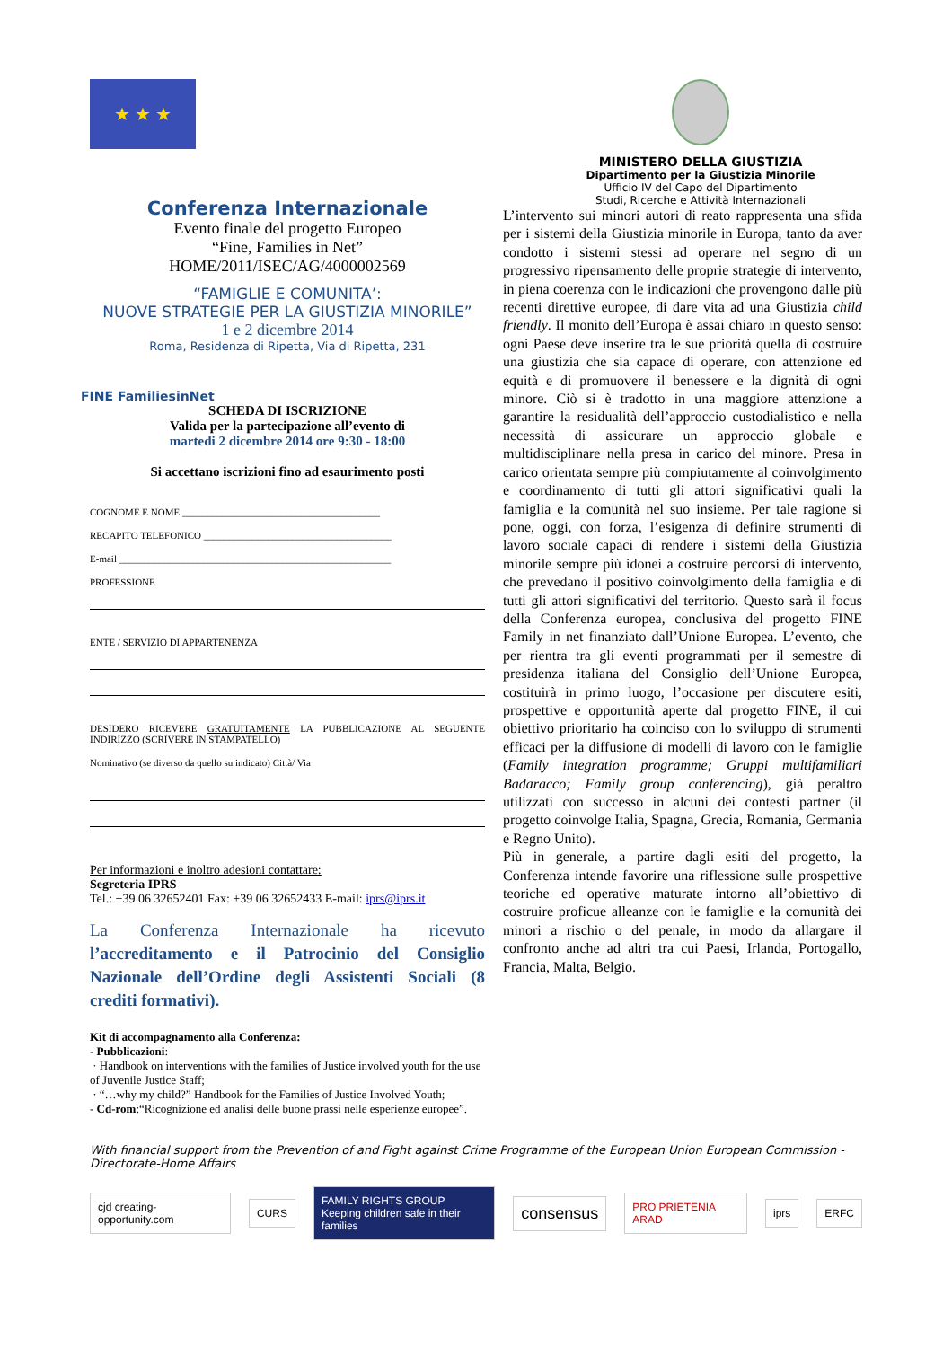★ ★ ★
MINISTERO DELLA GIUSTIZIA
Dipartimento per la Giustizia Minorile
Ufficio IV del Capo del Dipartimento
Studi, Ricerche e Attività Internazionali
Conferenza Internazionale
Evento finale del progetto Europeo
“Fine, Families in Net”
HOME/2011/ISEC/AG/4000002569
“FAMIGLIE E COMUNITA’:
NUOVE STRATEGIE PER LA GIUSTIZIA MINORILE”
1 e 2 dicembre 2014
Roma, Residenza di Ripetta, Via di Ripetta, 231
FINE FamiliesinNet
SCHEDA DI ISCRIZIONE
Valida per la partecipazione all’evento di
martedi 2 dicembre 2014 ore 9:30 - 18:00
Si accettano iscrizioni fino ad esaurimento posti
COGNOME E NOME ________________________________________
RECAPITO TELEFONICO ______________________________________
E-mail _______________________________________________________
PROFESSIONE
ENTE / SERVIZIO DI APPARTENENZA
DESIDERO RICEVERE GRATUITAMENTE LA PUBBLICAZIONE AL SEGUENTE INDIRIZZO (SCRIVERE IN STAMPATELLO)
Nominativo (se diverso da quello su indicato) Città/ Via
Per informazioni e inoltro adesioni contattare:
Segreteria IPRS
Tel.: +39 06 32652401 Fax: +39 06 32652433 E-mail: iprs@iprs.it
La Conferenza Internazionale ha ricevuto l’accreditamento e il Patrocinio del Consiglio Nazionale dell’Ordine degli Assistenti Sociali (8 crediti formativi).
Kit di accompagnamento alla Conferenza:
- Pubblicazioni:
· Handbook on interventions with the families of Justice involved youth for the use of Juvenile Justice Staff;
· “…why my child?” Handbook for the Families of Justice Involved Youth;
- Cd-rom:“Ricognizione ed analisi delle buone prassi nelle esperienze europee”.
L’intervento sui minori autori di reato rappresenta una sfida per i sistemi della Giustizia minorile in Europa, tanto da aver condotto i sistemi stessi ad operare nel segno di un progressivo ripensamento delle proprie strategie di intervento, in piena coerenza con le indicazioni che provengono dalle più recenti direttive europee, di dare vita ad una Giustizia child friendly. Il monito dell’Europa è assai chiaro in questo senso: ogni Paese deve inserire tra le sue priorità quella di costruire una giustizia che sia capace di operare, con attenzione ed equità e di promuovere il benessere e la dignità di ogni minore. Ciò si è tradotto in una maggiore attenzione a garantire la residualità dell’approccio custodialistico e nella necessità di assicurare un approccio globale e multidisciplinare nella presa in carico del minore. Presa in carico orientata sempre più compiutamente al coinvolgimento e coordinamento di tutti gli attori significativi quali la famiglia e la comunità nel suo insieme. Per tale ragione si pone, oggi, con forza, l’esigenza di definire strumenti di lavoro sociale capaci di rendere i sistemi della Giustizia minorile sempre più idonei a costruire percorsi di intervento, che prevedano il positivo coinvolgimento della famiglia e di tutti gli attori significativi del territorio. Questo sarà il focus della Conferenza europea, conclusiva del progetto FINE Family in net finanziato dall’Unione Europea. L’evento, che per rientra tra gli eventi programmati per il semestre di presidenza italiana del Consiglio dell’Unione Europea, costituirà in primo luogo, l’occasione per discutere esiti, prospettive e opportunità aperte dal progetto FINE, il cui obiettivo prioritario ha coinciso con lo sviluppo di strumenti efficaci per la diffusione di modelli di lavoro con le famiglie (Family integration programme; Gruppi multifamiliari Badaracco; Family group conferencing), già peraltro utilizzati con successo in alcuni dei contesti partner (il progetto coinvolge Italia, Spagna, Grecia, Romania, Germania e Regno Unito).
Più in generale, a partire dagli esiti del progetto, la Conferenza intende favorire una riflessione sulle prospettive teoriche ed operative maturate intorno all’obiettivo di costruire proficue alleanze con le famiglie e la comunità dei minori a rischio o del penale, in modo da allargare il confronto anche ad altri tra cui Paesi, Irlanda, Portogallo, Francia, Malta, Belgio.
With financial support from the Prevention of and Fight against Crime Programme of the European Union European Commission - Directorate-Home Affairs
cjd creating-opportunity.com CURS
FAMILY RIGHTS GROUP
Keeping children safe in their families
consensus
PRO PRIETENIA ARAD iprs ERFC